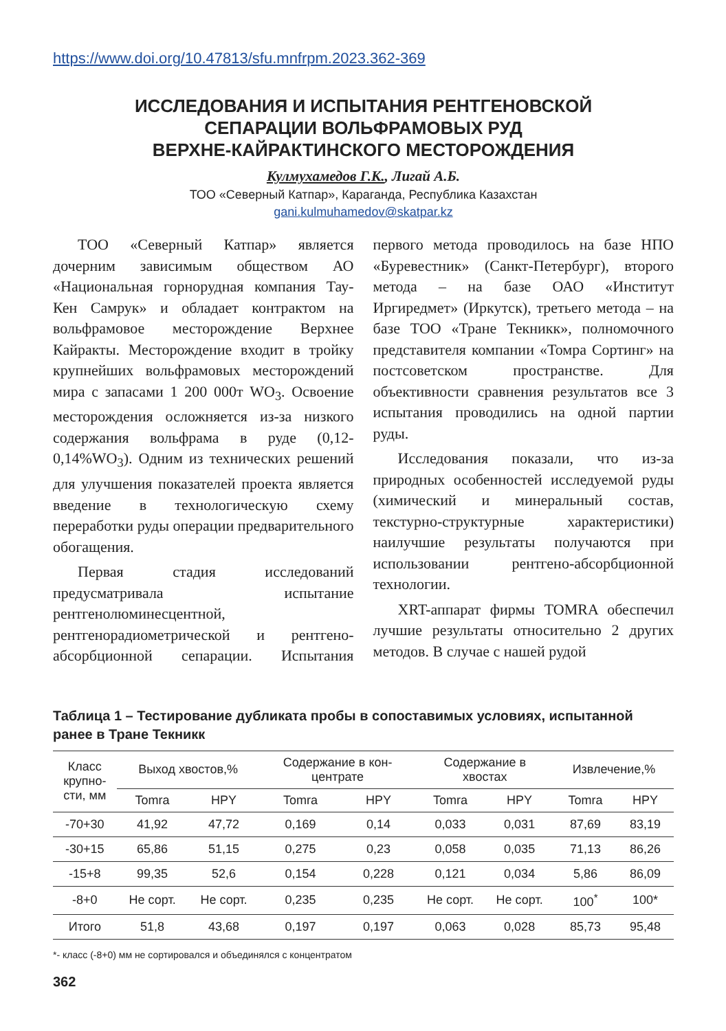https://www.doi.org/10.47813/sfu.mnfrpm.2023.362-369
ИССЛЕДОВАНИЯ И ИСПЫТАНИЯ РЕНТГЕНОВСКОЙ
СЕПАРАЦИИ ВОЛЬФРАМОВЫХ РУД
ВЕРХНЕ-КАЙРАКТИНСКОГО МЕСТОРОЖДЕНИЯ
Кулмухамедов Г.К., Лигай А.Б.
ТОО «Северный Катпар», Караганда, Республика Казахстан
gani.kulmuhamedov@skatpar.kz
ТОО «Северный Катпар» является дочерним зависимым обществом АО «Национальная горнорудная компания Тау-Кен Самрук» и обладает контрактом на вольфрамовое месторождение Верхнее Кайракты. Месторождение входит в тройку крупнейших вольфрамовых месторождений мира с запасами 1 200 000т WO<sub>3</sub>. Освоение месторождения осложняется из-за низкого содержания вольфрама в руде (0,12-0,14%WO<sub>3</sub>). Одним из технических решений для улучшения показателей проекта является введение в технологическую схему переработки руды операции предварительного обогащения.
Первая стадия исследований предусматривала испытание рентгенолюминесцентной, рентгенорадиометрической и рентгено-абсорбционной сепарации. Испытания первого метода проводилось на базе НПО «Буревестник» (Санкт-Петербург), второго метода – на базе ОАО «Институт Иргиредмет» (Иркутск), третьего метода – на базе ТОО «Тране Текникк», полномочного представителя компании «Томра Сортинг» на постсоветском пространстве. Для объективности сравнения результатов все 3 испытания проводились на одной партии руды.
Исследования показали, что из-за природных особенностей исследуемой руды (химический и минеральный состав, текстурно-структурные характеристики) наилучшие результаты получаются при использовании рентгено-абсорбционной технологии.
XRT-аппарат фирмы TOMRA обеспечил лучшие результаты относительно 2 других методов. В случае с нашей рудой
Таблица 1 – Тестирование дубликата пробы в сопоставимых условиях, испытанной ранее в Тране Текникк
| Класс крупно- сти, мм | Выход хвостов,% | | Содержание в кон- центрате | | Содержание в хвостах | | Извлечение,% | |
| --- | --- | --- | --- | --- | --- | --- | --- | --- |
| | Tomra | HPY | Tomra | HPY | Tomra | HPY | Tomra | HPY |
| -70+30 | 41,92 | 47,72 | 0,169 | 0,14 | 0,033 | 0,031 | 87,69 | 83,19 |
| -30+15 | 65,86 | 51,15 | 0,275 | 0,23 | 0,058 | 0,035 | 71,13 | 86,26 |
| -15+8 | 99,35 | 52,6 | 0,154 | 0,228 | 0,121 | 0,034 | 5,86 | 86,09 |
| -8+0 | Не сорт. | Не сорт. | 0,235 | 0,235 | Не сорт. | Не сорт. | 100<sup>*</sup> | 100* |
| Итого | 51,8 | 43,68 | 0,197 | 0,197 | 0,063 | 0,028 | 85,73 | 95,48 |
*- класс (-8+0) мм не сортировался и объединялся с концентратом
362